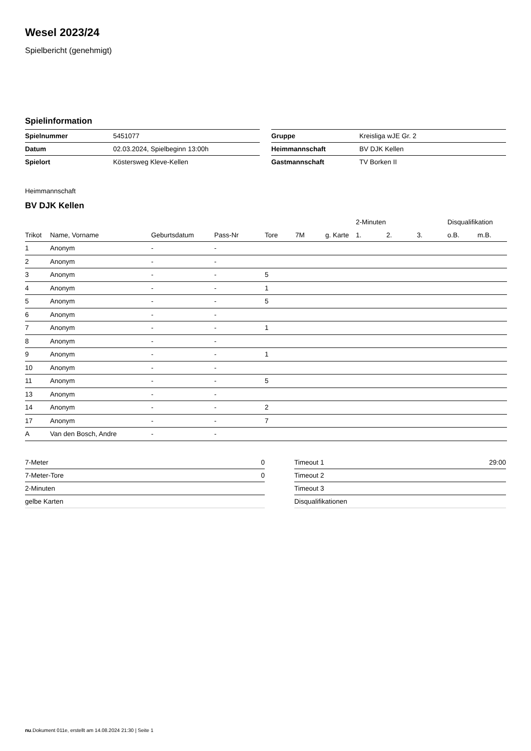Wesel 2023/24
Spielbericht (genehmigt)
Spielinformation
| Spielnummer | 5451077 |
| Datum | 02.03.2024, Spielbeginn 13:00h |
| Spielort | Köstersweg Kleve-Kellen |
| Gruppe | Kreisliga wJE Gr. 2 |
| Heimmannschaft | BV DJK Kellen |
| Gastmannschaft | TV Borken II |
Heimmannschaft
BV DJK Kellen
| | | | | | | | 2-Minuten | | | Disqualifikation | |
| --- | --- | --- | --- | --- | --- | --- | --- | --- | --- | --- | --- |
| Trikot | Name, Vorname | Geburtsdatum | Pass-Nr | Tore | 7M | g. Karte | 1. | 2. | 3. | o.B. | m.B. |
| 1 | Anonym | - | - | | | | | | | | |
| 2 | Anonym | - | - | | | | | | | | |
| 3 | Anonym | - | - | 5 | | | | | | | |
| 4 | Anonym | - | - | 1 | | | | | | | |
| 5 | Anonym | - | - | 5 | | | | | | | |
| 6 | Anonym | - | - | | | | | | | | |
| 7 | Anonym | - | - | 1 | | | | | | | |
| 8 | Anonym | - | - | | | | | | | | |
| 9 | Anonym | - | - | 1 | | | | | | | |
| 10 | Anonym | - | - | | | | | | | | |
| 11 | Anonym | - | - | 5 | | | | | | | |
| 13 | Anonym | - | - | | | | | | | | |
| 14 | Anonym | - | - | 2 | | | | | | | |
| 17 | Anonym | - | - | 7 | | | | | | | |
| A | Van den Bosch, Andre | - | - | | | | | | | | |
| 7-Meter | 0 |
| 7-Meter-Tore | 0 |
| 2-Minuten | |
| gelbe Karten | |
| Timeout 1 | 29:00 |
| Timeout 2 | |
| Timeout 3 | |
| Disqualifikationen | |
nu.Dokument 011e, erstellt am 14.08.2024 21:30 | Seite 1